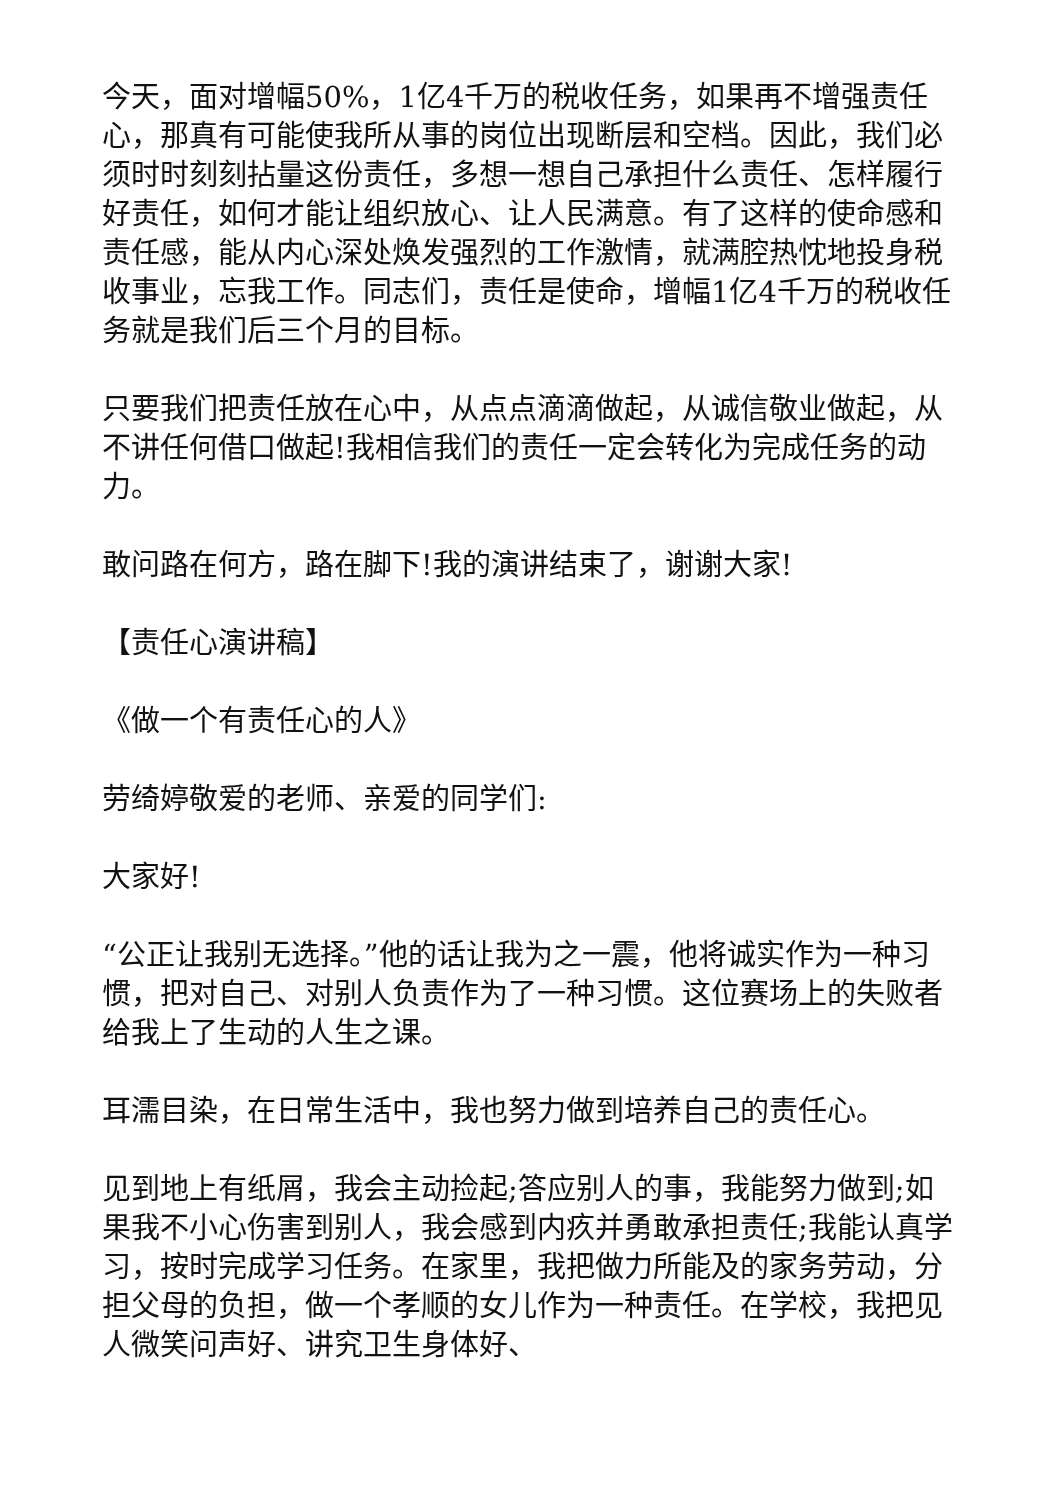今天，面对增幅50%，1亿4千万的税收任务，如果再不增强责任心，那真有可能使我所从事的岗位出现断层和空档。因此，我们必须时时刻刻拈量这份责任，多想一想自己承担什么责任、怎样履行好责任，如何才能让组织放心、让人民满意。有了这样的使命感和责任感，能从内心深处焕发强烈的工作激情，就满腔热忱地投身税收事业，忘我工作。同志们，责任是使命，增幅1亿4千万的税收任务就是我们后三个月的目标。
只要我们把责任放在心中，从点点滴滴做起，从诚信敬业做起，从不讲任何借口做起!我相信我们的责任一定会转化为完成任务的动力。
敢问路在何方，路在脚下!我的演讲结束了，谢谢大家!
【责任心演讲稿】
《做一个有责任心的人》
劳绮婷敬爱的老师、亲爱的同学们:
大家好!
“公正让我别无选择。”他的话让我为之一震，他将诚实作为一种习惯，把对自己、对别人负责作为了一种习惯。这位赛场上的失败者给我上了生动的人生之课。
耳濡目染，在日常生活中，我也努力做到培养自己的责任心。
见到地上有纸屑，我会主动捡起;答应别人的事，我能努力做到;如果我不小心伤害到别人，我会感到内疚并勇敢承担责任;我能认真学习，按时完成学习任务。在家里，我把做力所能及的家务劳动，分担父母的负担，做一个孝顺的女儿作为一种责任。在学校，我把见人微笑问声好、讲究卫生身体好、